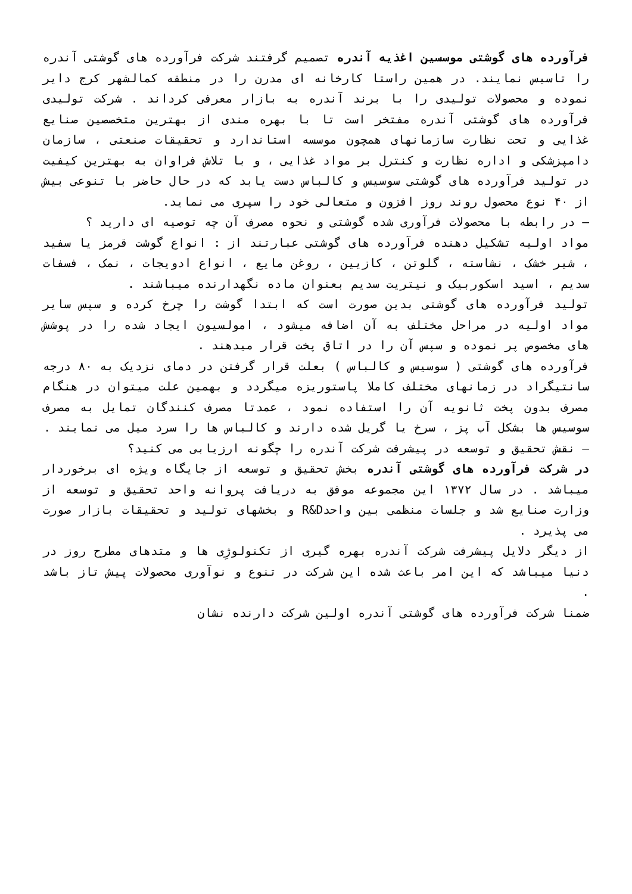فرآورده های گوشتی موسسین اغذیه آندره تصمیم گرفتند شرکت فرآورده های گوشتی آندره را تاسیس نمایند. در همین راستا کارخانه ای مدرن را در منطقه کمالشهر کرج دایر نموده و محصولات تولیدی را با برند آندره به بازار معرفی کرداند . شرکت تولیدی فرآورده های گوشتی آندره مفتخر است تا با بهره مندی از بهترین متخصصین صنایع غذایی و تحت نظارت سازمانهای همچون موسسه استاندارد و تحقیقات صنعتی ، سازمان دامپزشکی و اداره نظارت و کنترل بر مواد غذایی ، و با تلاش فراوان به بهترین کیفیت در تولید فرآورده های گوشتی سوسیس و کالباس دست یابد که در حال حاضر با تنوعی بیش از ۴۰ نوع محصول روند روز افزون و متعالی خود را سپری می نماید.
– در رابطه با محصولات فرآوری شده گوشتی و نحوه مصرف آن چه توصیه ای دارید ؟
مواد اولیه تشکیل دهنده فرآورده های گوشتی عبارتند از : انواع گوشت قرمز یا سفید ، شیر خشک ، نشاسته ، گلوتن ، کازیین ، روغن مایع ، انواع ادویجات ، نمک ، فسفات سدیم ، اسید اسکوربیک و نیتریت سدیم بعنوان ماده نگهدارنده میباشند .
تولید فرآورده های گوشتی بدین صورت است که ابتدا گوشت را چرخ کرده و سپس سایر مواد اولیه در مراحل مختلف به آن اضافه میشود ، امولسیون ایجاد شده را در پوشش های مخصوص پر نموده و سپس آن را در اتاق پخت قرار میدهند .
فرآورده های گوشتی ( سوسیس و کالباس ) بعلت قرار گرفتن در دمای نزدیک به ۸۰ درجه سانتیگراد در زمانهای مختلف کاملا پاستوریزه میگردد و بهمین علت میتوان در هنگام مصرف بدون پخت ثانویه آن را استفاده نمود ، عمدتا مصرف کنندگان تمایل به مصرف سوسیس ها بشکل آب پز ، سرخ یا گریل شده دارند و کالباس ها را سرد میل می نمایند .
– نقش تحقیق و توسعه در پیشرفت شرکت آندره را چگونه ارزیابی می کنید؟
در شرکت فرآورده های گوشتی آندره بخش تحقیق و توسعه از جایگاه ویژه ای برخوردار میباشد . در سال ۱۳۷۲ این مجموعه موفق به دریافت پروانه واحد تحقیق و توسعه از وزارت صنایع شد و جلسات منظمی بین واحدR&D و بخشهای تولید و تحقیقات بازار صورت می پذیرد .
از دیگر دلایل پیشرفت شرکت آندره بهره گیری از تکنولوژِی ها و متدهای مطرح روز در دنیا میباشد که این امر باعث شده این شرکت در تنوع و نوآوری محصولات پیش تاز باشد .
ضمنا شرکت فرآورده های گوشتی آندره اولین شرکت دارنده نشان